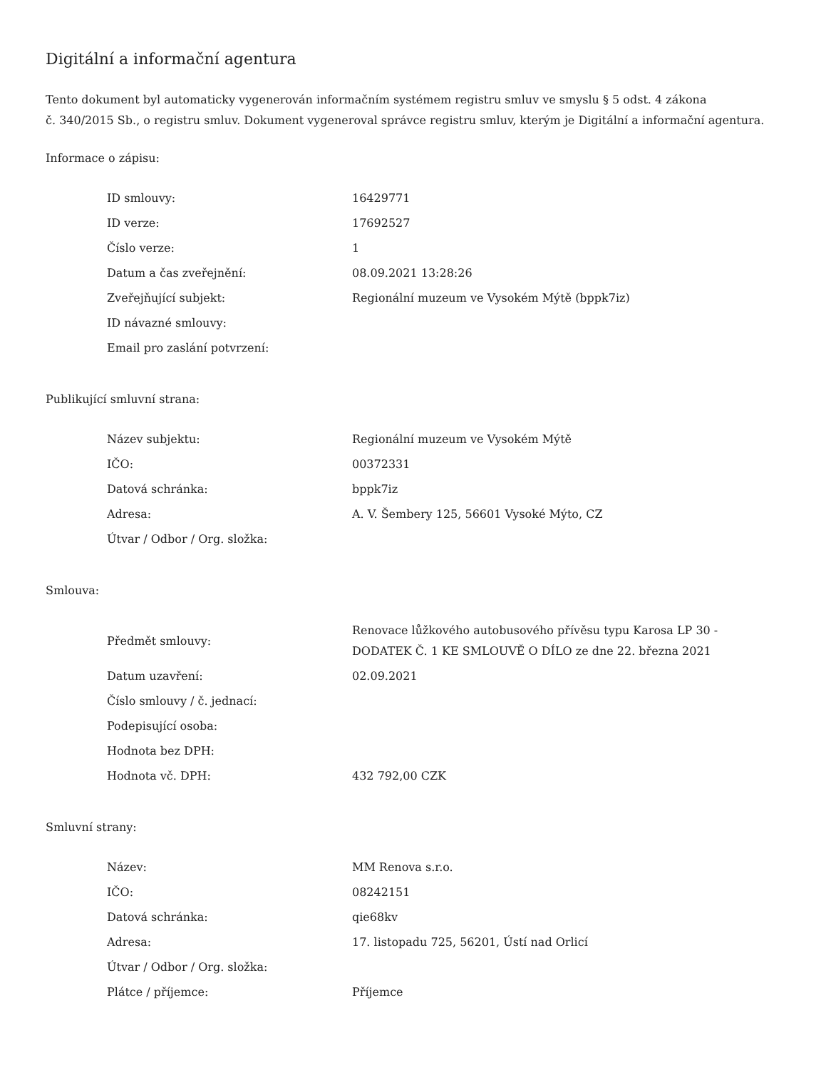Digitální a informační agentura
Tento dokument byl automaticky vygenerován informačním systémem registru smluv ve smyslu § 5 odst. 4 zákona
č. 340/2015 Sb., o registru smluv. Dokument vygeneroval správce registru smluv, kterým je Digitální a informační agentura.
Informace o zápisu:
| ID smlouvy: | 16429771 |
| ID verze: | 17692527 |
| Číslo verze: | 1 |
| Datum a čas zveřejnění: | 08.09.2021 13:28:26 |
| Zveřejňující subjekt: | Regionální muzeum ve Vysokém Mýtě (bppk7iz) |
| ID návazné smlouvy: | |
| Email pro zaslání potvrzení: | |
Publikující smluvní strana:
| Název subjektu: | Regionální muzeum ve Vysokém Mýtě |
| IČO: | 00372331 |
| Datová schránka: | bppk7iz |
| Adresa: | A. V. Šembery 125, 56601 Vysoké Mýto, CZ |
| Útvar / Odbor / Org. složka: | |
Smlouva:
| Předmět smlouvy: | Renovace lůžkového autobusového přívěsu typu Karosa LP 30 - DODATEK Č. 1 KE SMLOUVĚ O DÍLO ze dne 22. března 2021 |
| Datum uzavření: | 02.09.2021 |
| Číslo smlouvy / č. jednací: | |
| Podepisující osoba: | |
| Hodnota bez DPH: | |
| Hodnota vč. DPH: | 432 792,00 CZK |
Smluvní strany:
| Název: | MM Renova s.r.o. |
| IČO: | 08242151 |
| Datová schránka: | qie68kv |
| Adresa: | 17. listopadu 725, 56201, Ústí nad Orlicí |
| Útvar / Odbor / Org. složka: | |
| Plátce / příjemce: | Příjemce |